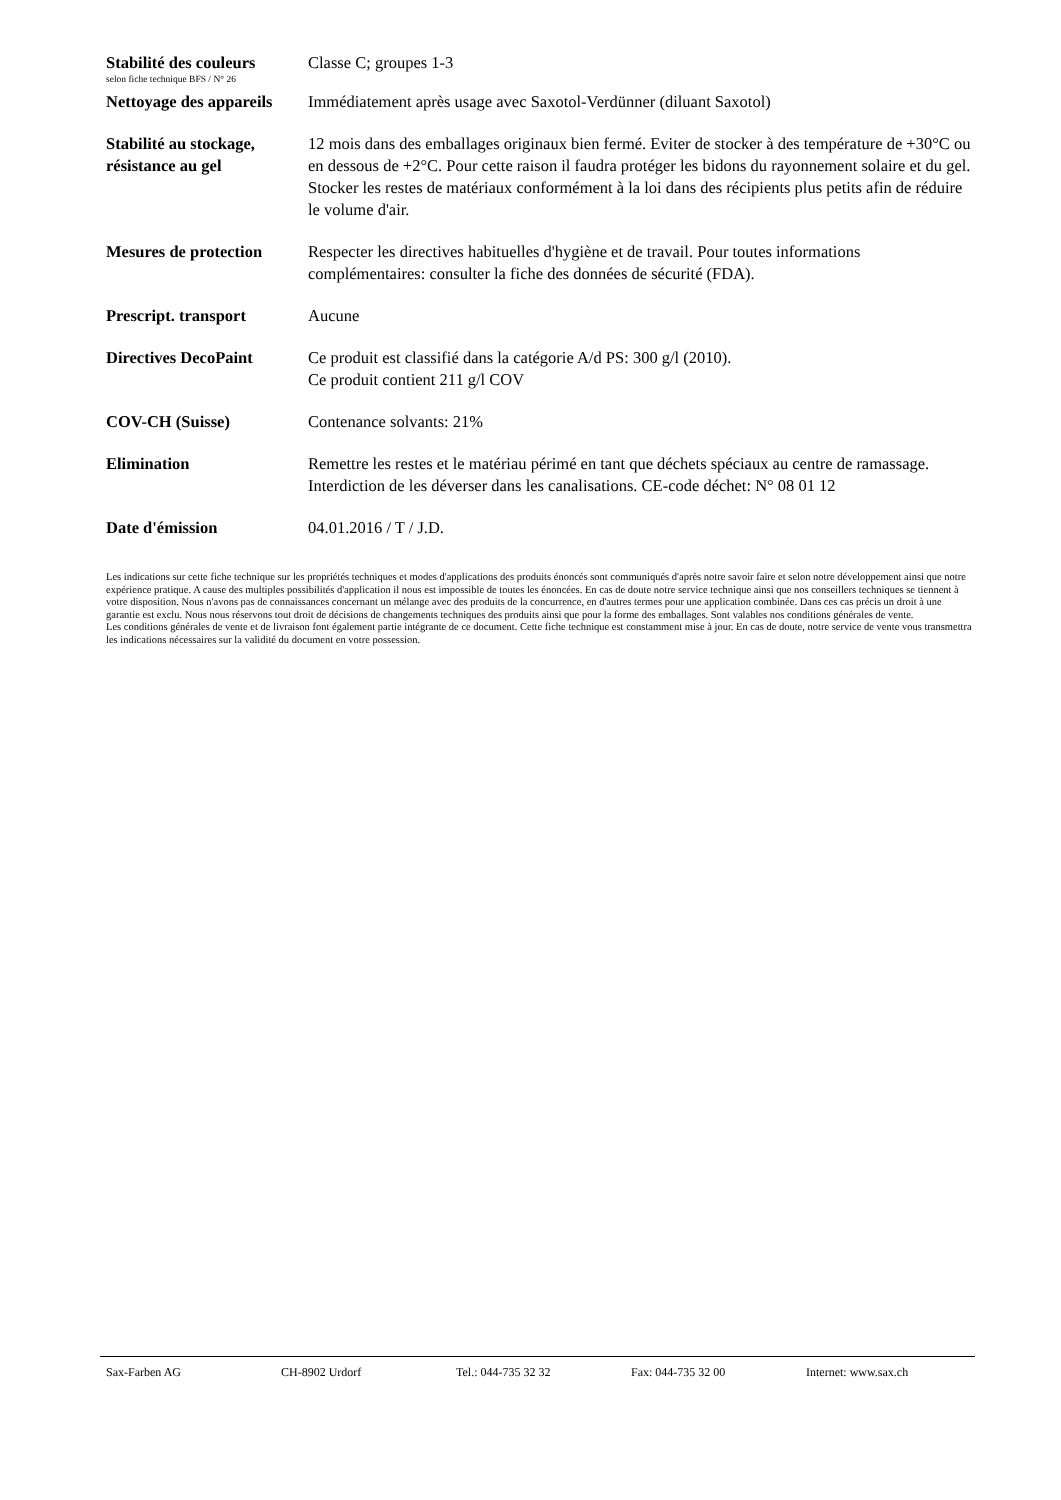Stabilité des couleurs
selon fiche technique BFS / N° 26
Classe C; groupes 1-3
Nettoyage des appareils
Immédiatement après usage avec Saxotol-Verdünner (diluant Saxotol)
Stabilité au stockage, résistance au gel
12 mois dans des emballages originaux bien fermé. Eviter de stocker à des température de +30°C ou en dessous de +2°C. Pour cette raison il faudra protéger les bidons du rayonnement solaire et du gel. Stocker les restes de matériaux conformément à la loi dans des récipients plus petits afin de réduire le volume d'air.
Mesures de protection
Respecter les directives habituelles d'hygiène et de travail. Pour toutes informations complémentaires: consulter la fiche des données de sécurité (FDA).
Prescript. transport Aucune
Directives DecoPaint Ce produit est classifié dans la catégorie A/d PS: 300 g/l (2010).
Ce produit contient 211 g/l COV
COV-CH (Suisse) Contenance solvants: 21%
Elimination Remettre les restes et le matériau périmé en tant que déchets spéciaux au centre de ramassage. Interdiction de les déverser dans les canalisations. CE-code déchet: N° 08 01 12
Date d'émission 04.01.2016 / T / J.D.
Les indications sur cette fiche technique sur les propriétés techniques et modes d'applications des produits énoncés sont communiqués d'après notre savoir faire et selon notre développement ainsi que notre expérience pratique. A cause des multiples possibilités d'application il nous est impossible de toutes les énoncées. En cas de doute notre service technique ainsi que nos conseillers techniques se tiennent à votre disposition. Nous n'avons pas de connaissances concernant un mélange avec des produits de la concurrence, en d'autres termes pour une application combinée. Dans ces cas précis un droit à une garantie est exclu. Nous nous réservons tout droit de décisions de changements techniques des produits ainsi que pour la forme des emballages. Sont valables nos conditions générales de vente.
Les conditions générales de vente et de livraison font également partie intégrante de ce document. Cette fiche technique est constamment mise à jour. En cas de doute, notre service de vente vous transmettra les indications nécessaires sur la validité du document en votre possession.
Sax-Farben AG CH-8902 Urdorf Tel.: 044-735 32 32 Fax: 044-735 32 00 Internet: www.sax.ch